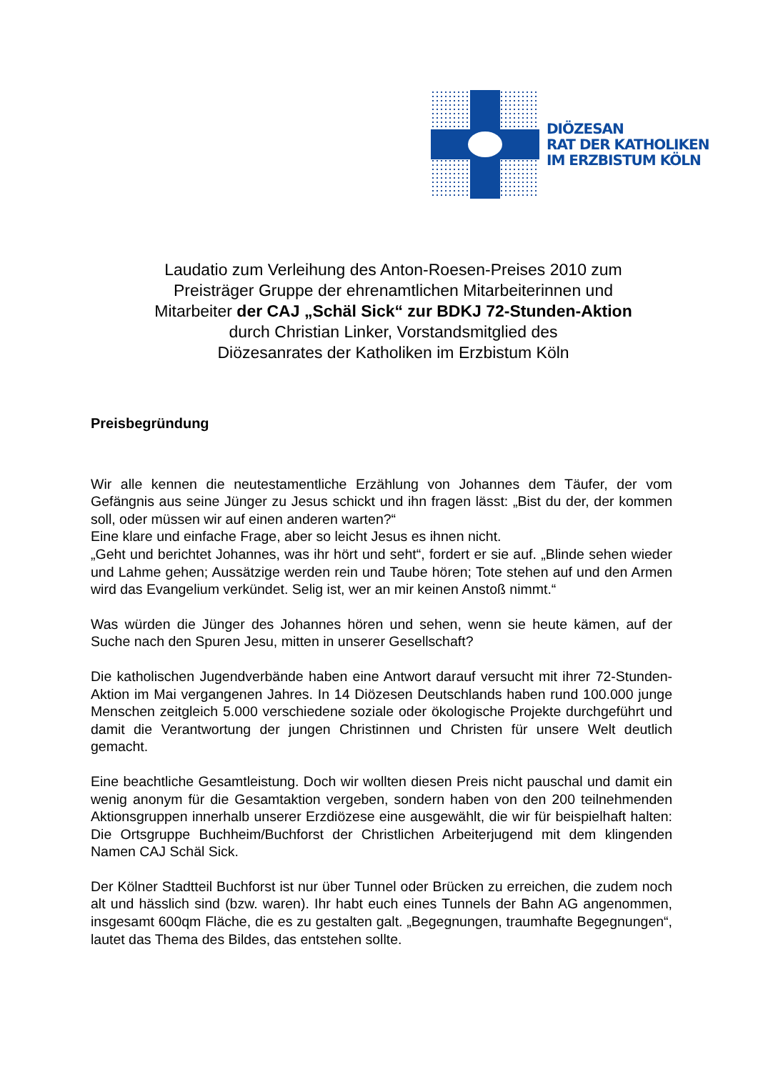DIÖZESAN
RAT DER KATHOLIKEN
IM ERZBISTUM KÖLN
Laudatio zum Verleihung des Anton-Roesen-Preises 2010 zum
Preisträger Gruppe der ehrenamtlichen Mitarbeiterinnen und
Mitarbeiter der CAJ „Schäl Sick“ zur BDKJ 72-Stunden-Aktion
durch Christian Linker, Vorstandsmitglied des
Diözesanrates der Katholiken im Erzbistum Köln
Preisbegründung
Wir alle kennen die neutestamentliche Erzählung von Johannes dem Täufer, der vom Gefängnis aus seine Jünger zu Jesus schickt und ihn fragen lässt: „Bist du der, der kommen soll, oder müssen wir auf einen anderen warten?“
Eine klare und einfache Frage, aber so leicht Jesus es ihnen nicht.
„Geht und berichtet Johannes, was ihr hört und seht“, fordert er sie auf. „Blinde sehen wieder und Lahme gehen; Aussätzige werden rein und Taube hören; Tote stehen auf und den Armen wird das Evangelium verkündet. Selig ist, wer an mir keinen Anstoß nimmt.“
Was würden die Jünger des Johannes hören und sehen, wenn sie heute kämen, auf der Suche nach den Spuren Jesu, mitten in unserer Gesellschaft?
Die katholischen Jugendverbände haben eine Antwort darauf versucht mit ihrer 72-Stunden-Aktion im Mai vergangenen Jahres. In 14 Diözesen Deutschlands haben rund 100.000 junge Menschen zeitgleich 5.000 verschiedene soziale oder ökologische Projekte durchgeführt und damit die Verantwortung der jungen Christinnen und Christen für unsere Welt deutlich gemacht.
Eine beachtliche Gesamtleistung. Doch wir wollten diesen Preis nicht pauschal und damit ein wenig anonym für die Gesamtaktion vergeben, sondern haben von den 200 teilnehmenden Aktionsgruppen innerhalb unserer Erzdiözese eine ausgewählt, die wir für beispielhaft halten: Die Ortsgruppe Buchheim/Buchforst der Christlichen Arbeiterjugend mit dem klingenden Namen CAJ Schäl Sick.
Der Kölner Stadtteil Buchforst ist nur über Tunnel oder Brücken zu erreichen, die zudem noch alt und hässlich sind (bzw. waren). Ihr habt euch eines Tunnels der Bahn AG angenommen, insgesamt 600qm Fläche, die es zu gestalten galt. „Begegnungen, traumhafte Begegnungen“, lautet das Thema des Bildes, das entstehen sollte.